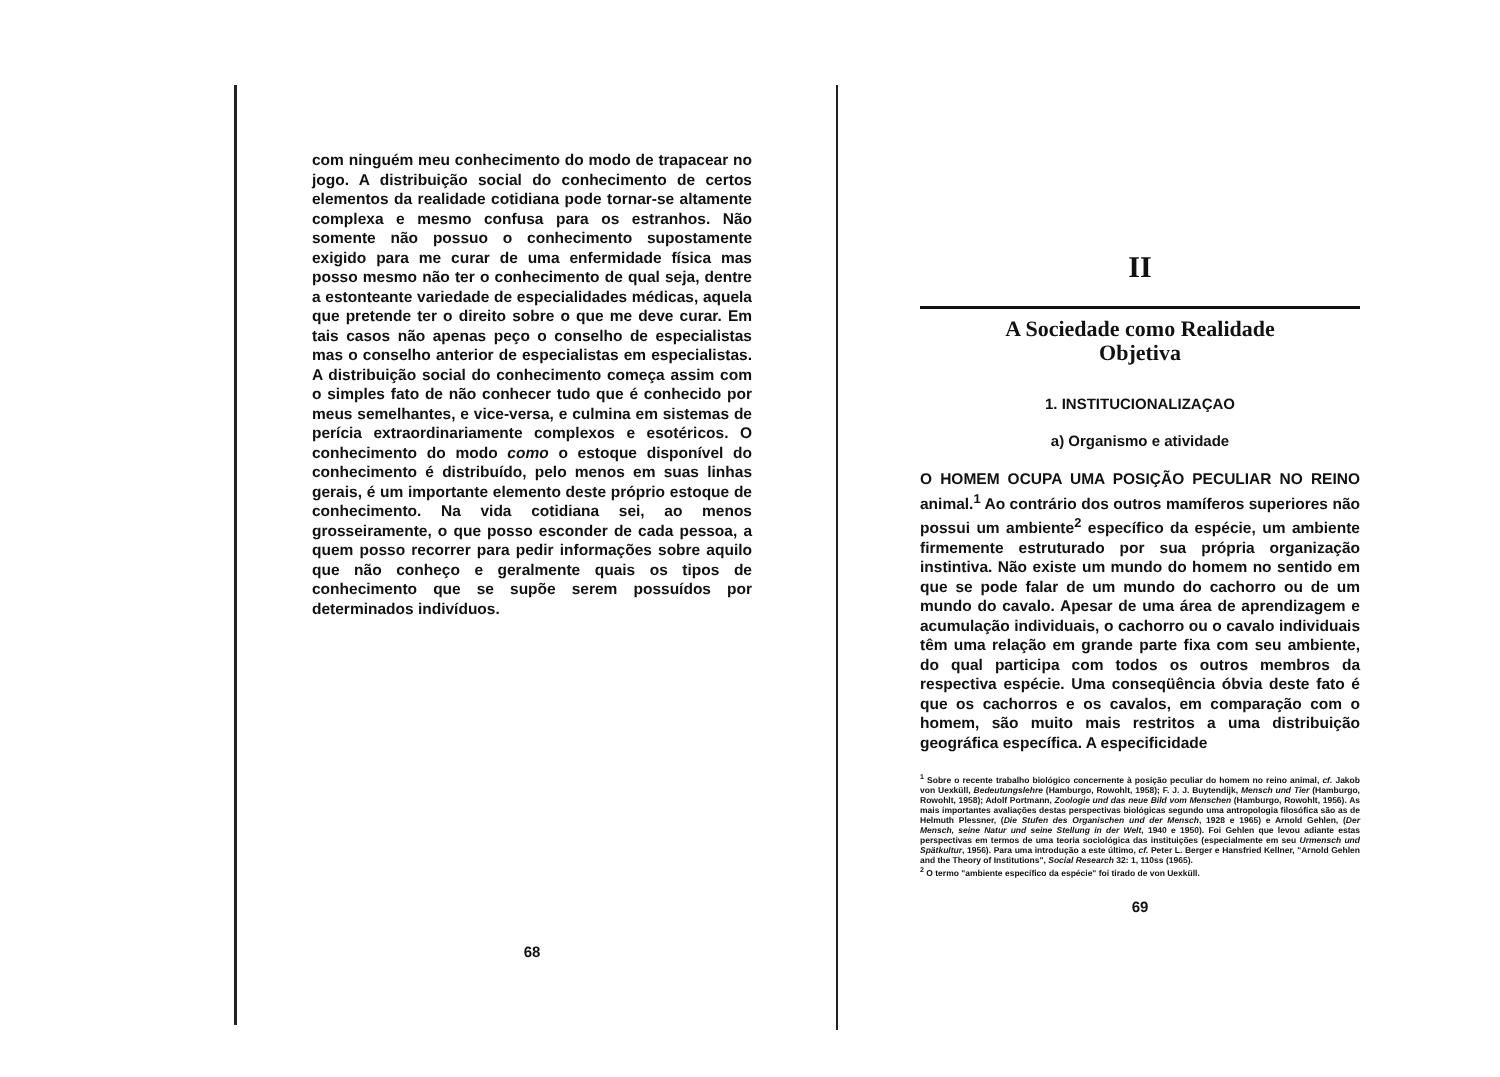com ninguém meu conhecimento do modo de trapacear no jogo. A distribuição social do conhecimento de certos elementos da realidade cotidiana pode tornar-se altamente complexa e mesmo confusa para os estranhos. Não somente não possuo o conhecimento supostamente exigido para me curar de uma enfermidade física mas posso mesmo não ter o conhecimento de qual seja, dentre a estonteante variedade de especialidades médicas, aquela que pretende ter o direito sobre o que me deve curar. Em tais casos não apenas peço o conselho de especialistas mas o conselho anterior de especialistas em especialistas. A distribuição social do conhecimento começa assim com o simples fato de não conhecer tudo que é conhecido por meus semelhantes, e vice-versa, e culmina em sistemas de perícia extraordinariamente complexos e esotéricos. O conhecimento do modo como o estoque disponível do conhecimento é distribuído, pelo menos em suas linhas gerais, é um importante elemento deste próprio estoque de conhecimento. Na vida cotidiana sei, ao menos grosseiramente, o que posso esconder de cada pessoa, a quem posso recorrer para pedir informações sobre aquilo que não conheço e geralmente quais os tipos de conhecimento que se supõe serem possuídos por determinados indivíduos.
68
II
A Sociedade como Realidade
Objetiva
1. INSTITUCIONALIZAÇAO
a) Organismo e atividade
O HOMEM OCUPA UMA POSIÇÃO PECULIAR NO REINO animal.<sup>1</sup> Ao contrário dos outros mamíferos superiores não possui um ambiente<sup>2</sup> específico da espécie, um ambiente firmemente estruturado por sua própria organização instintiva. Não existe um mundo do homem no sentido em que se pode falar de um mundo do cachorro ou de um mundo do cavalo. Apesar de uma área de aprendizagem e acumulação individuais, o cachorro ou o cavalo individuais têm uma relação em grande parte fixa com seu ambiente, do qual participa com todos os outros membros da respectiva espécie. Uma conseqüência óbvia deste fato é que os cachorros e os cavalos, em comparação com o homem, são muito mais restritos a uma distribuição geográfica específica. A especificidade
<sup>1</sup> Sobre o recente trabalho biológico concernente à posição peculiar do homem no reino animal, cf. Jakob von Uexküll, Bedeutungslehre (Hamburgo, Rowohlt, 1958); F. J. J. Buytendijk, Mensch und Tier (Hamburgo, Rowohlt, 1958); Adolf Portmann, Zoologie und das neue Bild vom Menschen (Hamburgo, Rowohlt, 1956). As mais importantes avaliações destas perspectivas biológicas segundo uma antropologia filosófica são as de Helmuth Plessner, (Die Stufen des Organischen und der Mensch, 1928 e 1965) e Arnold Gehlen, (Der Mensch, seine Natur und seine Stellung in der Welt, 1940 e 1950). Foi Gehlen que levou adiante estas perspectivas em termos de uma teoria sociológica das instituições (especialmente em seu Urmensch und Spätkultur, 1956). Para uma introdução a este último, cf. Peter L. Berger e Hansfried Kellner, "Arnold Gehlen and the Theory of Institutions", Social Research 32: 1, 110ss (1965).
<sup>2</sup> O termo "ambiente específico da espécie" foi tirado de von Uexküll.
69